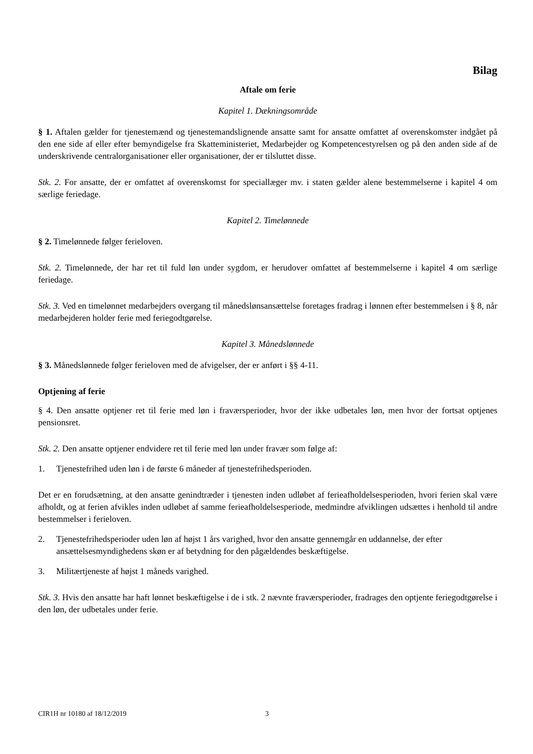Bilag
Aftale om ferie
Kapitel 1. Dækningsområde
§ 1. Aftalen gælder for tjenestemænd og tjenestemandslignende ansatte samt for ansatte omfattet af overenskomster indgået på den ene side af eller efter bemyndigelse fra Skatteministeriet, Medarbejder og Kompetencestyrelsen og på den anden side af de underskrivende centralorganisationer eller organisationer, der er tilsluttet disse.
Stk. 2. For ansatte, der er omfattet af overenskomst for speciallæger mv. i staten gælder alene bestemmelserne i kapitel 4 om særlige feriedage.
Kapitel 2. Timelønnede
§ 2. Timelønnede følger ferieloven.
Stk. 2. Timelønnede, der har ret til fuld løn under sygdom, er herudover omfattet af bestemmelserne i kapitel 4 om særlige feriedage.
Stk. 3. Ved en timelønnet medarbejders overgang til månedslønsansættelse foretages fradrag i lønnen efter bestemmelsen i § 8, når medarbejderen holder ferie med feriegodtgørelse.
Kapitel 3. Månedslønnede
§ 3. Månedslønnede følger ferieloven med de afvigelser, der er anført i §§ 4-11.
Optjening af ferie
§ 4. Den ansatte optjener ret til ferie med løn i fraværsperioder, hvor der ikke udbetales løn, men hvor der fortsat optjenes pensionsret.
Stk. 2. Den ansatte optjener endvidere ret til ferie med løn under fravær som følge af:
1. Tjenestefrihed uden løn i de første 6 måneder af tjenestefrihedsperioden.
Det er en forudsætning, at den ansatte genindtræder i tjenesten inden udløbet af ferieafholdelsesperioden, hvori ferien skal være afholdt, og at ferien afvikles inden udløbet af samme ferieafholdelsesperiode, medmindre afviklingen udsættes i henhold til andre bestemmelser i ferieloven.
2. Tjenestefrihedsperioder uden løn af højst 1 års varighed, hvor den ansatte gennemgår en uddannelse, der efter ansættelsesmyndighedens skøn er af betydning for den pågældendes beskæftigelse.
3. Militærtjeneste af højst 1 måneds varighed.
Stk. 3. Hvis den ansatte har haft lønnet beskæftigelse i de i stk. 2 nævnte fraværsperioder, fradrages den optjente feriegodtgørelse i den løn, der udbetales under ferie.
CIR1H nr 10180 af 18/12/2019 3